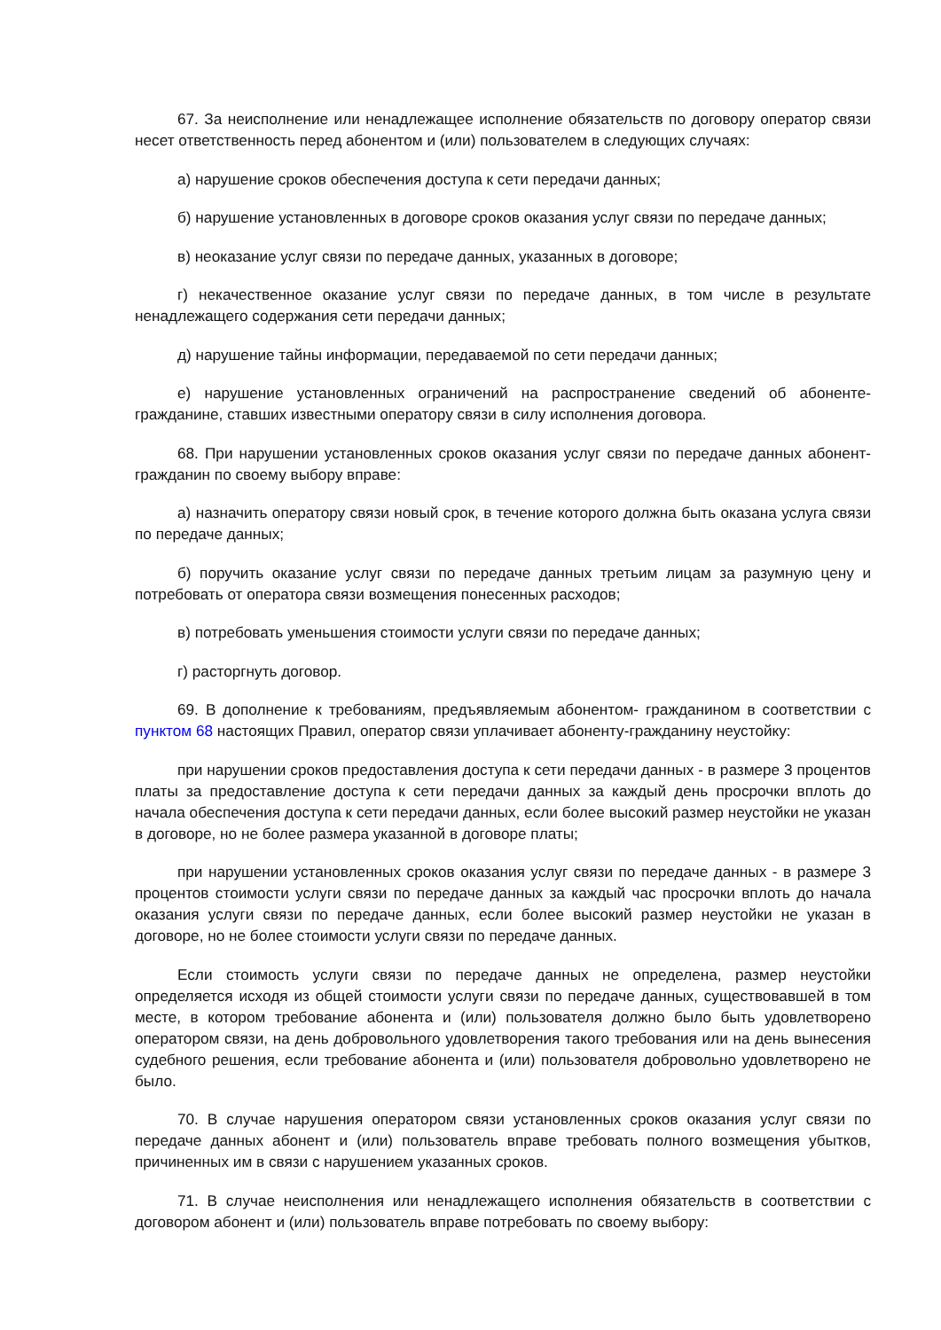67. За неисполнение или ненадлежащее исполнение обязательств по договору оператор связи несет ответственность перед абонентом и (или) пользователем в следующих случаях:
а) нарушение сроков обеспечения доступа к сети передачи данных;
б) нарушение установленных в договоре сроков оказания услуг связи по передаче данных;
в) неоказание услуг связи по передаче данных, указанных в договоре;
г) некачественное оказание услуг связи по передаче данных, в том числе в результате ненадлежащего содержания сети передачи данных;
д) нарушение тайны информации, передаваемой по сети передачи данных;
е) нарушение установленных ограничений на распространение сведений об абоненте-гражданине, ставших известными оператору связи в силу исполнения договора.
68. При нарушении установленных сроков оказания услуг связи по передаче данных абонент-гражданин по своему выбору вправе:
а) назначить оператору связи новый срок, в течение которого должна быть оказана услуга связи по передаче данных;
б) поручить оказание услуг связи по передаче данных третьим лицам за разумную цену и потребовать от оператора связи возмещения понесенных расходов;
в) потребовать уменьшения стоимости услуги связи по передаче данных;
г) расторгнуть договор.
69. В дополнение к требованиям, предъявляемым абонентом- гражданином в соответствии с пунктом 68 настоящих Правил, оператор связи уплачивает абоненту-гражданину неустойку:
при нарушении сроков предоставления доступа к сети передачи данных - в размере 3 процентов платы за предоставление доступа к сети передачи данных за каждый день просрочки вплоть до начала обеспечения доступа к сети передачи данных, если более высокий размер неустойки не указан в договоре, но не более размера указанной в договоре платы;
при нарушении установленных сроков оказания услуг связи по передаче данных - в размере 3 процентов стоимости услуги связи по передаче данных за каждый час просрочки вплоть до начала оказания услуги связи по передаче данных, если более высокий размер неустойки не указан в договоре, но не более стоимости услуги связи по передаче данных.
Если стоимость услуги связи по передаче данных не определена, размер неустойки определяется исходя из общей стоимости услуги связи по передаче данных, существовавшей в том месте, в котором требование абонента и (или) пользователя должно было быть удовлетворено оператором связи, на день добровольного удовлетворения такого требования или на день вынесения судебного решения, если требование абонента и (или) пользователя добровольно удовлетворено не было.
70. В случае нарушения оператором связи установленных сроков оказания услуг связи по передаче данных абонент и (или) пользователь вправе требовать полного возмещения убытков, причиненных им в связи с нарушением указанных сроков.
71. В случае неисполнения или ненадлежащего исполнения обязательств в соответствии с договором абонент и (или) пользователь вправе потребовать по своему выбору: